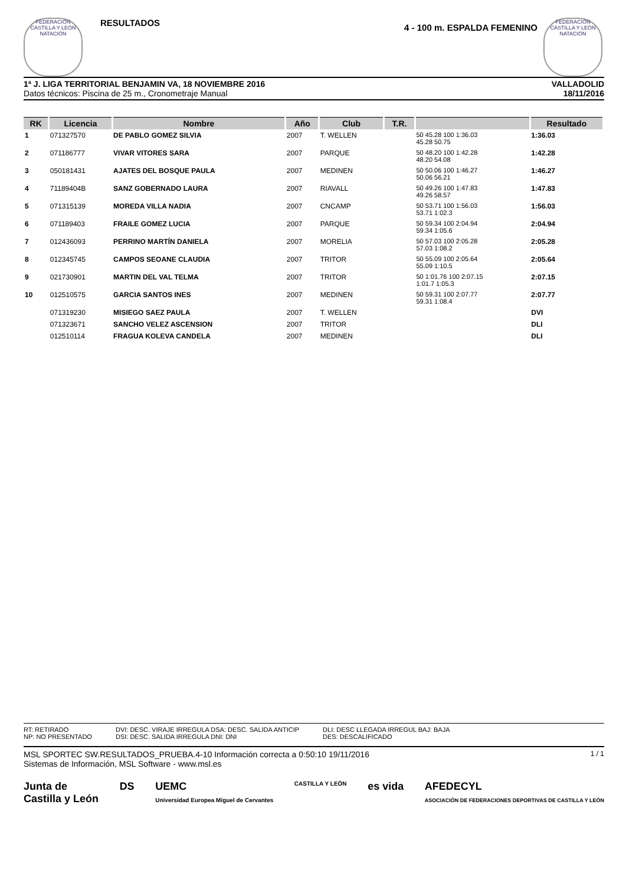FEDERACIÓN CASTILLA Y LEÓN NATACIÓN
RESULTADOS
4 - 100 m. ESPALDA FEMENINO
FEDERACIÓN CASTILLA Y LEÓN NATACIÓN
1ª J. LIGA TERRITORIAL BENJAMIN VA, 18 NOVIEMBRE 2016
Datos técnicos: Piscina de 25 m., Cronometraje Manual
VALLADOLID
18/11/2016
| RK | Licencia | Nombre | Año | Club | T.R. | | Resultado |
| --- | --- | --- | --- | --- | --- | --- | --- |
| 1 | 071327570 | DE PABLO GOMEZ SILVIA | 2007 | T. WELLEN | | 50 45.28 100 1:36.03 45.28 50.75 | 1:36.03 |
| 2 | 071186777 | VIVAR VITORES SARA | 2007 | PARQUE | | 50 48.20 100 1:42.28 48.20 54.08 | 1:42.28 |
| 3 | 050181431 | AJATES DEL BOSQUE PAULA | 2007 | MEDINEN | | 50 50.06 100 1:46.27 50.06 56.21 | 1:46.27 |
| 4 | 71189404B | SANZ GOBERNADO LAURA | 2007 | RIAVALL | | 50 49.26 100 1:47.83 49.26 58.57 | 1:47.83 |
| 5 | 071315139 | MOREDA VILLA NADIA | 2007 | CNCAMP | | 50 53.71 100 1:56.03 53.71 1:02.3 | 1:56.03 |
| 6 | 071189403 | FRAILE GOMEZ LUCIA | 2007 | PARQUE | | 50 59.34 100 2:04.94 59.34 1:05.6 | 2:04.94 |
| 7 | 012436093 | PERRINO MARTÍN DANIELA | 2007 | MORELIA | | 50 57.03 100 2:05.28 57.03 1:08.2 | 2:05.28 |
| 8 | 012345745 | CAMPOS SEOANE CLAUDIA | 2007 | TRITOR | | 50 55.09 100 2:05.64 55.09 1:10.5 | 2:05.64 |
| 9 | 021730901 | MARTIN DEL VAL TELMA | 2007 | TRITOR | | 50 1:01.76 100 2:07.15 1:01.7 1:05.3 | 2:07.15 |
| 10 | 012510575 | GARCIA SANTOS INES | 2007 | MEDINEN | | 50 59.31 100 2:07.77 59.31 1:08.4 | 2:07.77 |
| | 071319230 | MISIEGO SAEZ PAULA | 2007 | T. WELLEN | | | DVI |
| | 071323671 | SANCHO VELEZ ASCENSION | 2007 | TRITOR | | | DLI |
| | 012510114 | FRAGUA KOLEVA CANDELA | 2007 | MEDINEN | | | DLI |
RT: RETIRADO
NP: NO PRESENTADO
DVI: DESC. VIRAJE IRREGULA DSA: DESC. SALIDA ANTICIP
DSI: DESC. SALIDA IRREGULA DNI: DNI
DLI: DESC LLEGADA IRREGUL BAJ: BAJA
DES: DESCALIFICADO
MSL SPORTEC SW.RESULTADOS_PRUEBA.4-10 Información correcta a 0:50:10 19/11/2016
Sistemas de Información, MSL Software - www.msl.es
1 / 1
Junta de
Castilla y León
DS UEMC
Universidad Europea Miguel de Cervantes
CASTILLA Y LEÓN
es vida AFEDECYL
ASOCIACIÓN DE FEDERACIONES DEPORTIVAS DE CASTILLA Y LEÓN